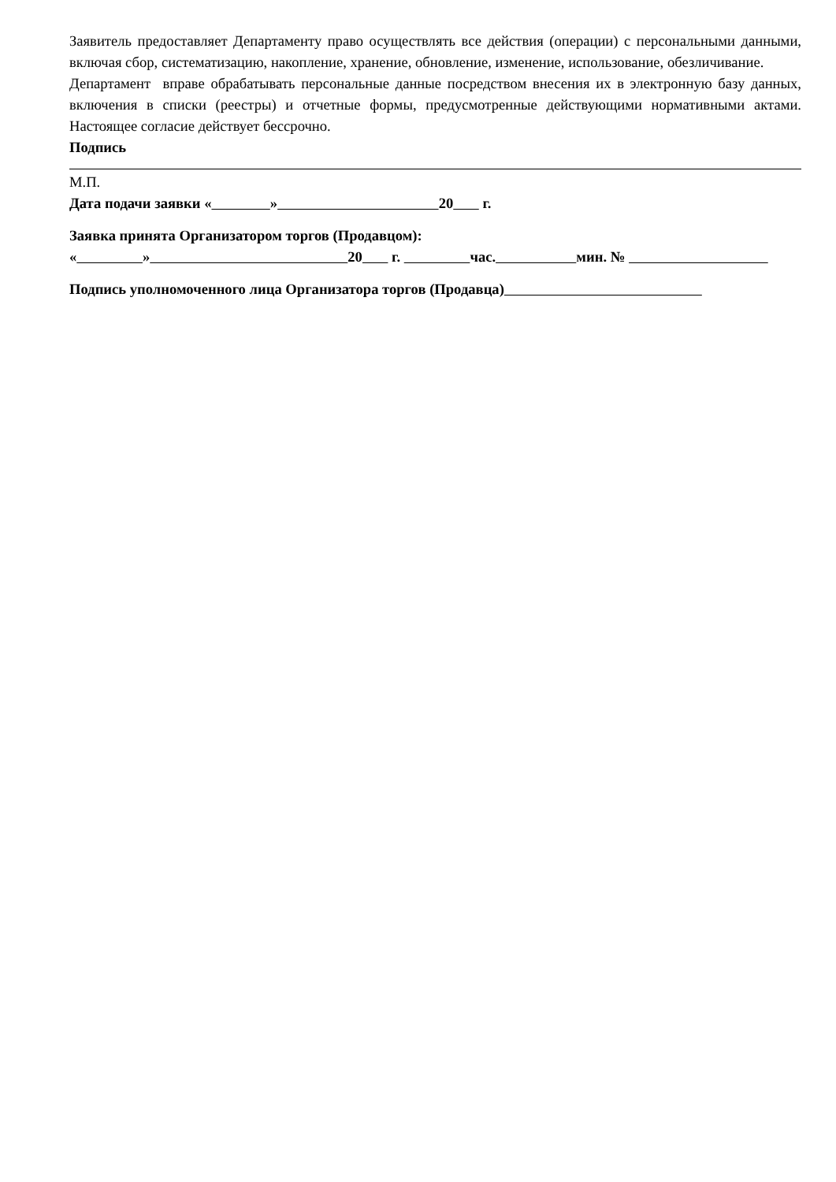Заявитель предоставляет Департаменту право осуществлять все действия (операции) с персональными данными, включая сбор, систематизацию, накопление, хранение, обновление, изменение, использование, обезличивание.
Департамент вправе обрабатывать персональные данные посредством внесения их в электронную базу данных, включения в списки (реестры) и отчетные формы, предусмотренные действующими нормативными актами. Настоящее согласие действует бессрочно.
Подпись
М.П.
Дата подачи заявки « » 20 г.
Заявка принята Организатором торгов (Продавцом):
« » 20 г. час. мин. №
Подпись уполномоченного лица Организатора торгов (Продавца)